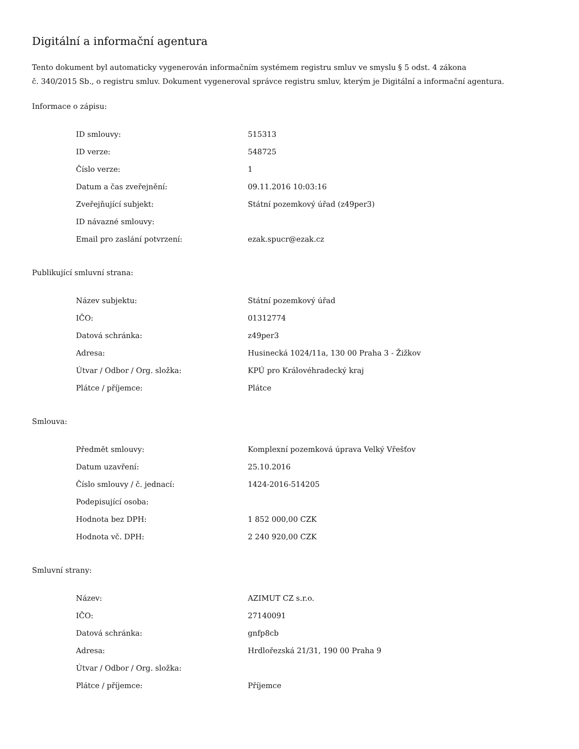Digitální a informační agentura
Tento dokument byl automaticky vygenerován informačním systémem registru smluv ve smyslu § 5 odst. 4 zákona
č. 340/2015 Sb., o registru smluv. Dokument vygeneroval správce registru smluv, kterým je Digitální a informační agentura.
Informace o zápisu:
| ID smlouvy: | 515313 |
| ID verze: | 548725 |
| Číslo verze: | 1 |
| Datum a čas zveřejnění: | 09.11.2016 10:03:16 |
| Zveřejňující subjekt: | Státní pozemkový úřad (z49per3) |
| ID návazné smlouvy: | |
| Email pro zaslání potvrzení: | ezak.spucr@ezak.cz |
Publikující smluvní strana:
| Název subjektu: | Státní pozemkový úřad |
| IČO: | 01312774 |
| Datová schránka: | z49per3 |
| Adresa: | Husinecká 1024/11a, 130 00 Praha 3 - Žižkov |
| Útvar / Odbor / Org. složka: | KPÚ pro Královéhradecký kraj |
| Plátce / příjemce: | Plátce |
Smlouva:
| Předmět smlouvy: | Komplexní pozemková úprava Velký Vřešťov |
| Datum uzavření: | 25.10.2016 |
| Číslo smlouvy / č. jednací: | 1424-2016-514205 |
| Podepisující osoba: | |
| Hodnota bez DPH: | 1 852 000,00 CZK |
| Hodnota vč. DPH: | 2 240 920,00 CZK |
Smluvní strany:
| Název: | AZIMUT CZ s.r.o. |
| IČO: | 27140091 |
| Datová schránka: | gnfp8cb |
| Adresa: | Hrdlořezská 21/31, 190 00 Praha 9 |
| Útvar / Odbor / Org. složka: | |
| Plátce / příjemce: | Příjemce |